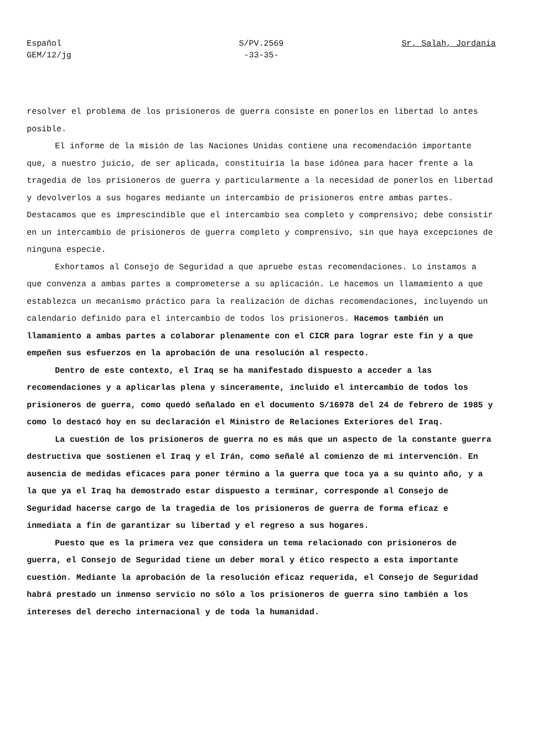Español
GEM/12/jg
S/PV.2569
-33-35-
Sr. Salah, Jordania
resolver el problema de los prisioneros de guerra consiste en ponerlos en libertad lo antes posible.
El informe de la misión de las Naciones Unidas contiene una recomendación importante que, a nuestro juicio, de ser aplicada, constituiría la base idónea para hacer frente a la tragedia de los prisioneros de guerra y particularmente a la necesidad de ponerlos en libertad y devolverlos a sus hogares mediante un intercambio de prisioneros entre ambas partes. Destacamos que es imprescindible que el intercambio sea completo y comprensivo; debe consistir en un intercambio de prisioneros de guerra completo y comprensivo, sin que haya excepciones de ninguna especie.
Exhortamos al Consejo de Seguridad a que apruebe estas recomendaciones. Lo instamos a que convenza a ambas partes a comprometerse a su aplicación. Le hacemos un llamamiento a que establezca un mecanismo práctico para la realización de dichas recomendaciones, incluyendo un calendario definido para el intercambio de todos los prisioneros. Hacemos también un llamamiento a ambas partes a colaborar plenamente con el CICR para lograr este fin y a que empeñen sus esfuerzos en la aprobación de una resolución al respecto.
Dentro de este contexto, el Iraq se ha manifestado dispuesto a acceder a las recomendaciones y a aplicarlas plena y sinceramente, incluido el intercambio de todos los prisioneros de guerra, como quedó señalado en el documento S/16978 del 24 de febrero de 1985 y como lo destacó hoy en su declaración el Ministro de Relaciones Exteriores del Iraq.
La cuestión de los prisioneros de guerra no es más que un aspecto de la constante guerra destructiva que sostienen el Iraq y el Irán, como señalé al comienzo de mi intervención. En ausencia de medidas eficaces para poner término a la guerra que toca ya a su quinto año, y a la que ya el Iraq ha demostrado estar dispuesto a terminar, corresponde al Consejo de Seguridad hacerse cargo de la tragedia de los prisioneros de guerra de forma eficaz e inmediata a fin de garantizar su libertad y el regreso a sus hogares.
Puesto que es la primera vez que considera un tema relacionado con prisioneros de guerra, el Consejo de Seguridad tiene un deber moral y ético respecto a esta importante cuestión. Mediante la aprobación de la resolución eficaz requerida, el Consejo de Seguridad habrá prestado un inmenso servicio no sólo a los prisioneros de guerra sino también a los intereses del derecho internacional y de toda la humanidad.